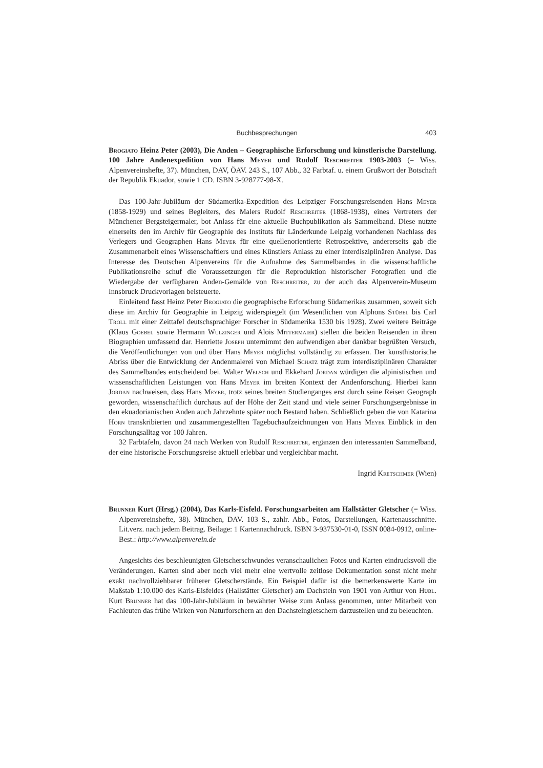Buchbesprechungen 403
Brogiato Heinz Peter (2003), Die Anden – Geographische Erforschung und künstlerische Darstellung. 100 Jahre Andenexpedition von Hans Meyer und Rudolf Reschreiter 1903-2003 (= Wiss. Alpenvereinshefte, 37). München, DAV, ÖAV. 243 S., 107 Abb., 32 Farbtaf. u. einem Grußwort der Botschaft der Republik Ekuador, sowie 1 CD. ISBN 3-928777-98-X.
Das 100-Jahr-Jubiläum der Südamerika-Expedition des Leipziger Forschungsreisenden Hans Meyer (1858-1929) und seines Begleiters, des Malers Rudolf Reschreiter (1868-1938), eines Vertreters der Münchener Bergsteigermaler, bot Anlass für eine aktuelle Buchpublikation als Sammelband. Diese nutzte einerseits den im Archiv für Geographie des Instituts für Länderkunde Leipzig vorhandenen Nachlass des Verlegers und Geographen Hans Meyer für eine quellenorientierte Retrospektive, andererseits gab die Zusammenarbeit eines Wissenschaftlers und eines Künstlers Anlass zu einer interdisziplinären Analyse. Das Interesse des Deutschen Alpenvereins für die Aufnahme des Sammelbandes in die wissenschaftliche Publikationsreihe schuf die Voraussetzungen für die Reproduktion historischer Fotografien und die Wiedergabe der verfügbaren Anden-Gemälde von Reschreiter, zu der auch das Alpenverein-Museum Innsbruck Druckvorlagen beisteuerte.
Einleitend fasst Heinz Peter Brogiato die geographische Erforschung Südamerikas zusammen, soweit sich diese im Archiv für Geographie in Leipzig widerspiegelt (im Wesentlichen von Alphons Stübel bis Carl Troll mit einer Zeittafel deutschsprachiger Forscher in Südamerika 1530 bis 1928). Zwei weitere Beiträge (Klaus Goebel sowie Hermann Wulzinger und Alois Mittermaier) stellen die beiden Reisenden in ihren Biographien umfassend dar. Henriette Joseph unternimmt den aufwendigen aber dankbar begrüßten Versuch, die Veröffentlichungen von und über Hans Meyer möglichst vollständig zu erfassen. Der kunsthistorische Abriss über die Entwicklung der Andenmalerei von Michael Schatz trägt zum interdisziplinären Charakter des Sammelbandes entscheidend bei. Walter Welsch und Ekkehard Jordan würdigen die alpinistischen und wissenschaftlichen Leistungen von Hans Meyer im breiten Kontext der Andenforschung. Hierbei kann Jordan nachweisen, dass Hans Meyer, trotz seines breiten Studienganges erst durch seine Reisen Geograph geworden, wissenschaftlich durchaus auf der Höhe der Zeit stand und viele seiner Forschungsergebnisse in den ekuadorianischen Anden auch Jahrzehnte später noch Bestand haben. Schließlich geben die von Katarina Horn transkribierten und zusammengestellten Tagebuchaufzeichnungen von Hans Meyer Einblick in den Forschungsalltag vor 100 Jahren.
32 Farbtafeln, davon 24 nach Werken von Rudolf Reschreiter, ergänzen den interessanten Sammelband, der eine historische Forschungsreise aktuell erlebbar und vergleichbar macht.
Ingrid Kretschmer (Wien)
Brunner Kurt (Hrsg.) (2004), Das Karls-Eisfeld. Forschungsarbeiten am Hallstätter Gletscher (= Wiss. Alpenvereinshefte, 38). München, DAV. 103 S., zahlr. Abb., Fotos, Darstellungen, Kartenausschnitte. Lit.verz. nach jedem Beitrag. Beilage: 1 Kartennachdruck. ISBN 3-937530-01-0, ISSN 0084-0912, online-Best.: http://www.alpenverein.de
Angesichts des beschleunigten Gletscherschwundes veranschaulichen Fotos und Karten eindrucksvoll die Veränderungen. Karten sind aber noch viel mehr eine wertvolle zeitlose Dokumentation sonst nicht mehr exakt nachvollziehbarer früherer Gletscherstände. Ein Beispiel dafür ist die bemerkenswerte Karte im Maßstab 1:10.000 des Karls-Eisfeldes (Hallstätter Gletscher) am Dachstein von 1901 von Arthur von Hübl. Kurt Brunner hat das 100-Jahr-Jubiläum in bewährter Weise zum Anlass genommen, unter Mitarbeit von Fachleuten das frühe Wirken von Naturforschern an den Dachsteingletschern darzustellen und zu beleuchten.